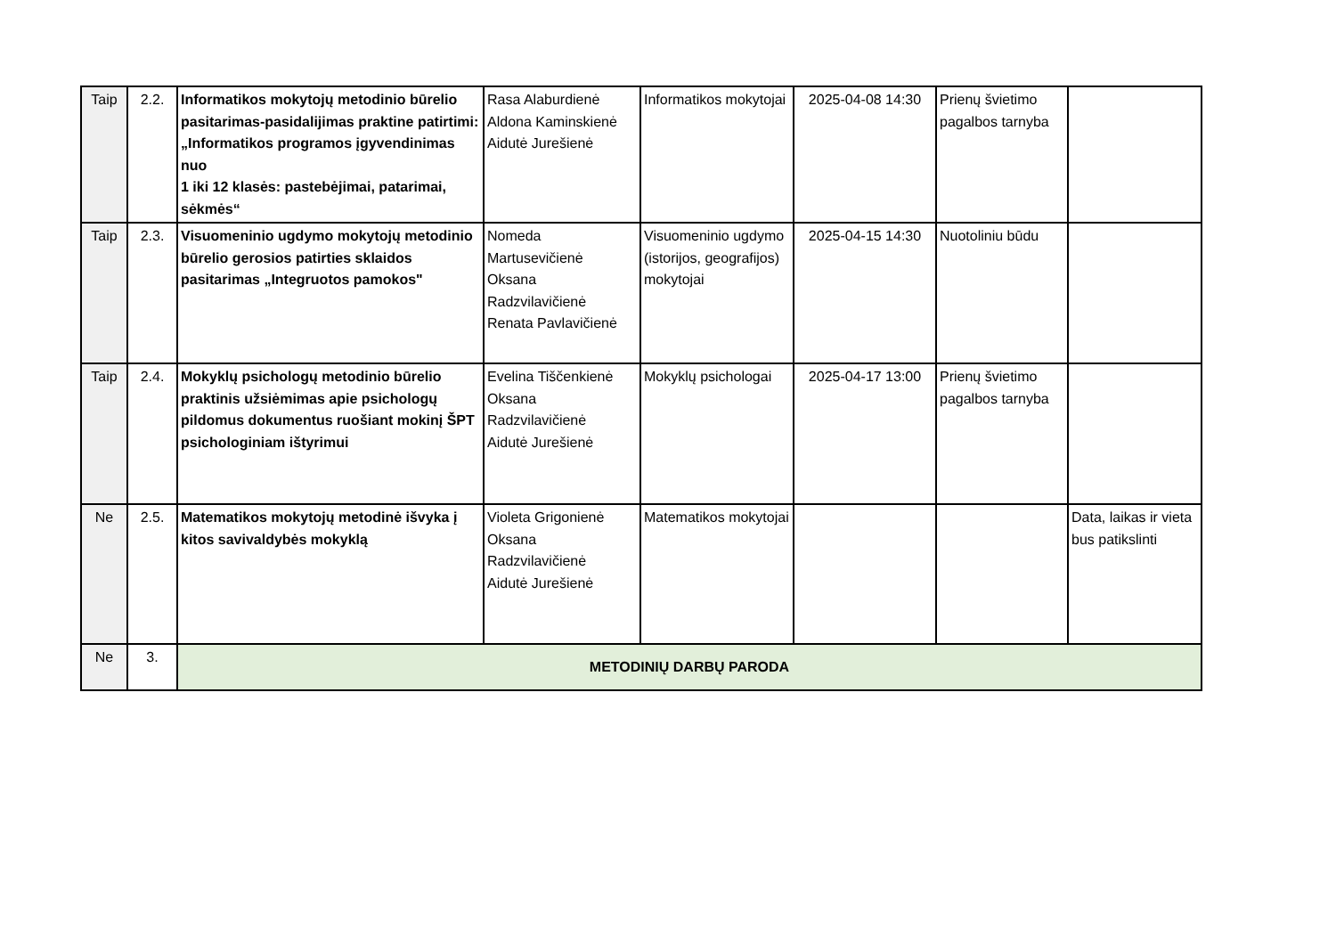| Taip | 2.2. | Informatikos mokytojų metodinio būrelio pasitarimas-pasidalijimas praktine patirtimi: „Informatikos programos įgyvendinimas nuo 1 iki 12 klasės: pastebėjimai, patarimai, sėkmės“ | Rasa Alaburdienė Aldona Kaminskienė Aidutė Jurešienė | Informatikos mokytojai | 2025-04-08 14:30 | Prienų švietimo pagalbos tarnyba | |
| Taip | 2.3. | Visuomeninio ugdymo mokytojų metodinio būrelio gerosios patirties sklaidos pasitarimas „Integruotos pamokos" | Nomeda Martusevičienė Oksana Radzvilavičienė Renata Pavlavičienė | Visuomeninio ugdymo (istorijos, geografijos) mokytojai | 2025-04-15 14:30 | Nuotoliniu būdu | |
| Taip | 2.4. | Mokyklų psichologų metodinio būrelio praktinis užsiėmimas apie psichologų pildomus dokumentus ruošiant mokinį ŠPT psichologiniam ištyrimui | Evelina Tiščenkienė Oksana Radzvilavičienė Aidutė Jurešienė | Mokyklų psichologai | 2025-04-17 13:00 | Prienų švietimo pagalbos tarnyba | |
| Ne | 2.5. | Matematikos mokytojų metodinė išvyka į kitos savivaldybės mokyklą | Violeta Grigonienė Oksana Radzvilavičienė Aidutė Jurešienė | Matematikos mokytojai | | | Data, laikas ir vieta bus patikslinti |
| Ne | 3. | METODINIŲ DARBŲ PARODA | | | | | |